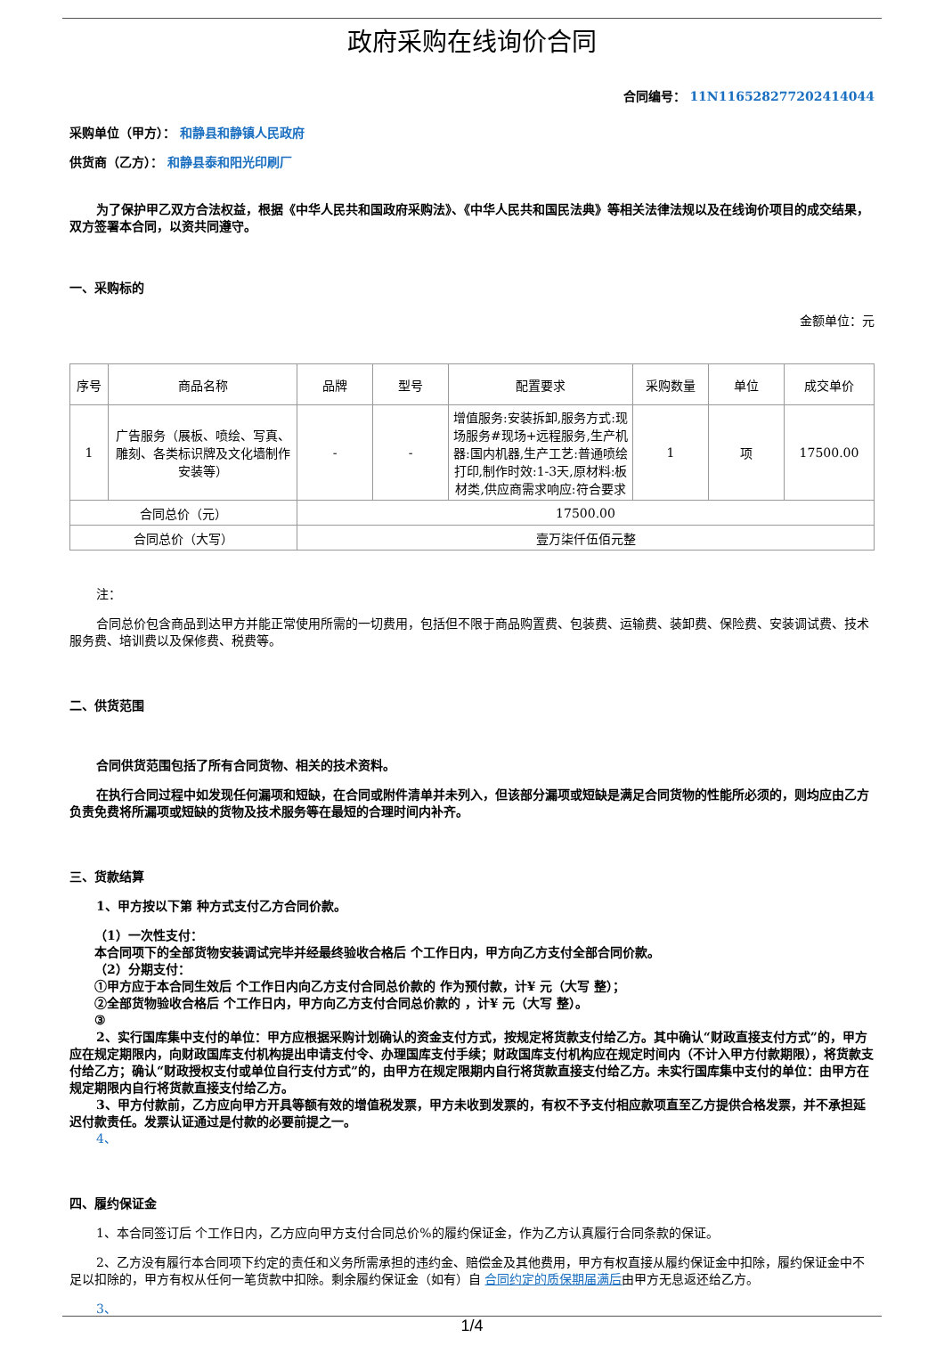政府采购在线询价合同
合同编号： 11N116528277202414044
采购单位（甲方）： 和静县和静镇人民政府
供货商（乙方）： 和静县泰和阳光印刷厂
为了保护甲乙双方合法权益，根据《中华人民共和国政府采购法》、《中华人民共和国民法典》等相关法律法规以及在线询价项目的成交结果，双方签署本合同，以资共同遵守。
一、采购标的
金额单位：元
| 序号 | 商品名称 | 品牌 | 型号 | 配置要求 | 采购数量 | 单位 | 成交单价 |
| --- | --- | --- | --- | --- | --- | --- | --- |
| 1 | 广告服务（展板、喷绘、写真、雕刻、各类标识牌及文化墙制作安装等） | - | - | 增值服务:安装拆卸,服务方式:现场服务#现场+远程服务,生产机器:国内机器,生产工艺:普通喷绘打印,制作时效:1-3天,原材料:板材类,供应商需求响应:符合要求 | 1 | 项 | 17500.00 |
| 合同总价（元） | | 17500.00 | | | | | |
| 合同总价（大写） | | 壹万柒仟伍佰元整 | | | | | |
注：
合同总价包含商品到达甲方并能正常使用所需的一切费用，包括但不限于商品购置费、包装费、运输费、装卸费、保险费、安装调试费、技术服务费、培训费以及保修费、税费等。
二、供货范围
合同供货范围包括了所有合同货物、相关的技术资料。
在执行合同过程中如发现任何漏项和短缺，在合同或附件清单并未列入，但该部分漏项或短缺是满足合同货物的性能所必须的，则均应由乙方负责免费将所漏项或短缺的货物及技术服务等在最短的合理时间内补齐。
三、货款结算
1、甲方按以下第 种方式支付乙方合同价款。
（1）一次性支付：
本合同项下的全部货物安装调试完毕并经最终验收合格后 个工作日内，甲方向乙方支付全部合同价款。
（2）分期支付：
①甲方应于本合同生效后 个工作日内向乙方支付合同总价款的 作为预付款，计¥ 元（大写 整）；
②全部货物验收合格后 个工作日内，甲方向乙方支付合同总价款的 ，计¥ 元（大写 整）。
③
2、实行国库集中支付的单位：甲方应根据采购计划确认的资金支付方式，按规定将货款支付给乙方。其中确认“财政直接支付方式”的，甲方应在规定期限内，向财政国库支付机构提出申请支付令、办理国库支付手续；财政国库支付机构应在规定时间内（不计入甲方付款期限），将货款支付给乙方；确认“财政授权支付或单位自行支付方式”的，由甲方在规定限期内自行将货款直接支付给乙方。未实行国库集中支付的单位：由甲方在规定期限内自行将货款直接支付给乙方。
3、甲方付款前，乙方应向甲方开具等额有效的增值税发票，甲方未收到发票的，有权不予支付相应款项直至乙方提供合格发票，并不承担延迟付款责任。发票认证通过是付款的必要前提之一。
4、
四、履约保证金
1、本合同签订后 个工作日内，乙方应向甲方支付合同总价%的履约保证金，作为乙方认真履行合同条款的保证。
2、乙方没有履行本合同项下约定的责任和义务所需承担的违约金、赔偿金及其他费用，甲方有权直接从履约保证金中扣除，履约保证金中不足以扣除的，甲方有权从任何一笔货款中扣除。剩余履约保证金（如有）自 合同约定的质保期届满后由甲方无息返还给乙方。
3、
1/4